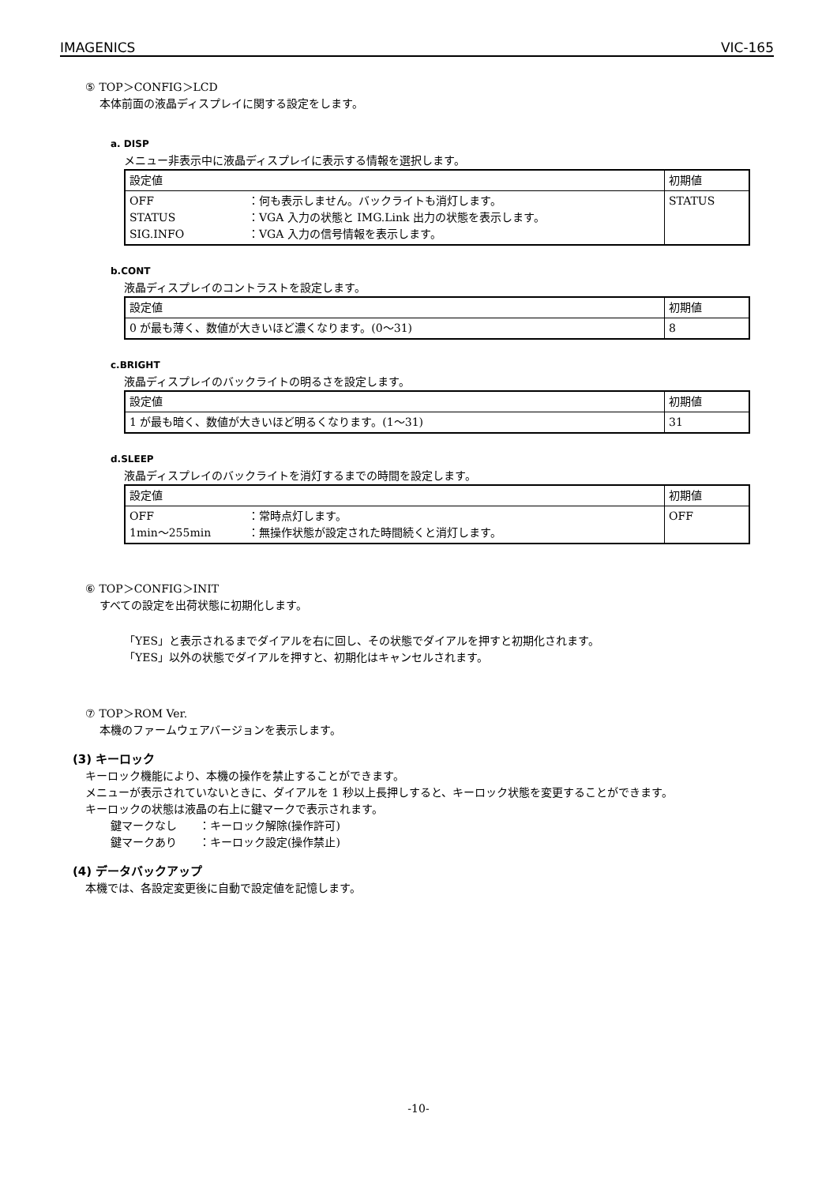IMAGENICS VIC-165
⑤ TOP＞CONFIG＞LCD
本体前面の液晶ディスプレイに関する設定をします。
a. DISP
メニュー非表示中に液晶ディスプレイに表示する情報を選択します。
| 設定値 | 初期値 |
| --- | --- |
| OFF ：何も表示しません。バックライトも消灯します。 STATUS ：VGA 入力の状態と IMG.Link 出力の状態を表示します。 SIG.INFO ：VGA 入力の信号情報を表示します。 | STATUS |
b.CONT
液晶ディスプレイのコントラストを設定します。
| 設定値 | 初期値 |
| --- | --- |
| 0 が最も薄く、数値が大きいほど濃くなります。(0～31) | 8 |
c.BRIGHT
液晶ディスプレイのバックライトの明るさを設定します。
| 設定値 | 初期値 |
| --- | --- |
| 1 が最も暗く、数値が大きいほど明るくなります。(1～31) | 31 |
d.SLEEP
液晶ディスプレイのバックライトを消灯するまでの時間を設定します。
| 設定値 | 初期値 |
| --- | --- |
| OFF ：常時点灯します。 1min～255min ：無操作状態が設定された時間続くと消灯します。 | OFF |
⑥ TOP＞CONFIG＞INIT
すべての設定を出荷状態に初期化します。
「YES」と表示されるまでダイアルを右に回し、その状態でダイアルを押すと初期化されます。
「YES」以外の状態でダイアルを押すと、初期化はキャンセルされます。
⑦ TOP＞ROM Ver.
本機のファームウェアバージョンを表示します。
(3) キーロック
キーロック機能により、本機の操作を禁止することができます。
メニューが表示されていないときに、ダイアルを 1 秒以上長押しすると、キーロック状態を変更することができます。
キーロックの状態は液晶の右上に鍵マークで表示されます。
鍵マークなし ：キーロック解除(操作許可)
鍵マークあり ：キーロック設定(操作禁止)
(4) データバックアップ
本機では、各設定変更後に自動で設定値を記憶します。
-10-